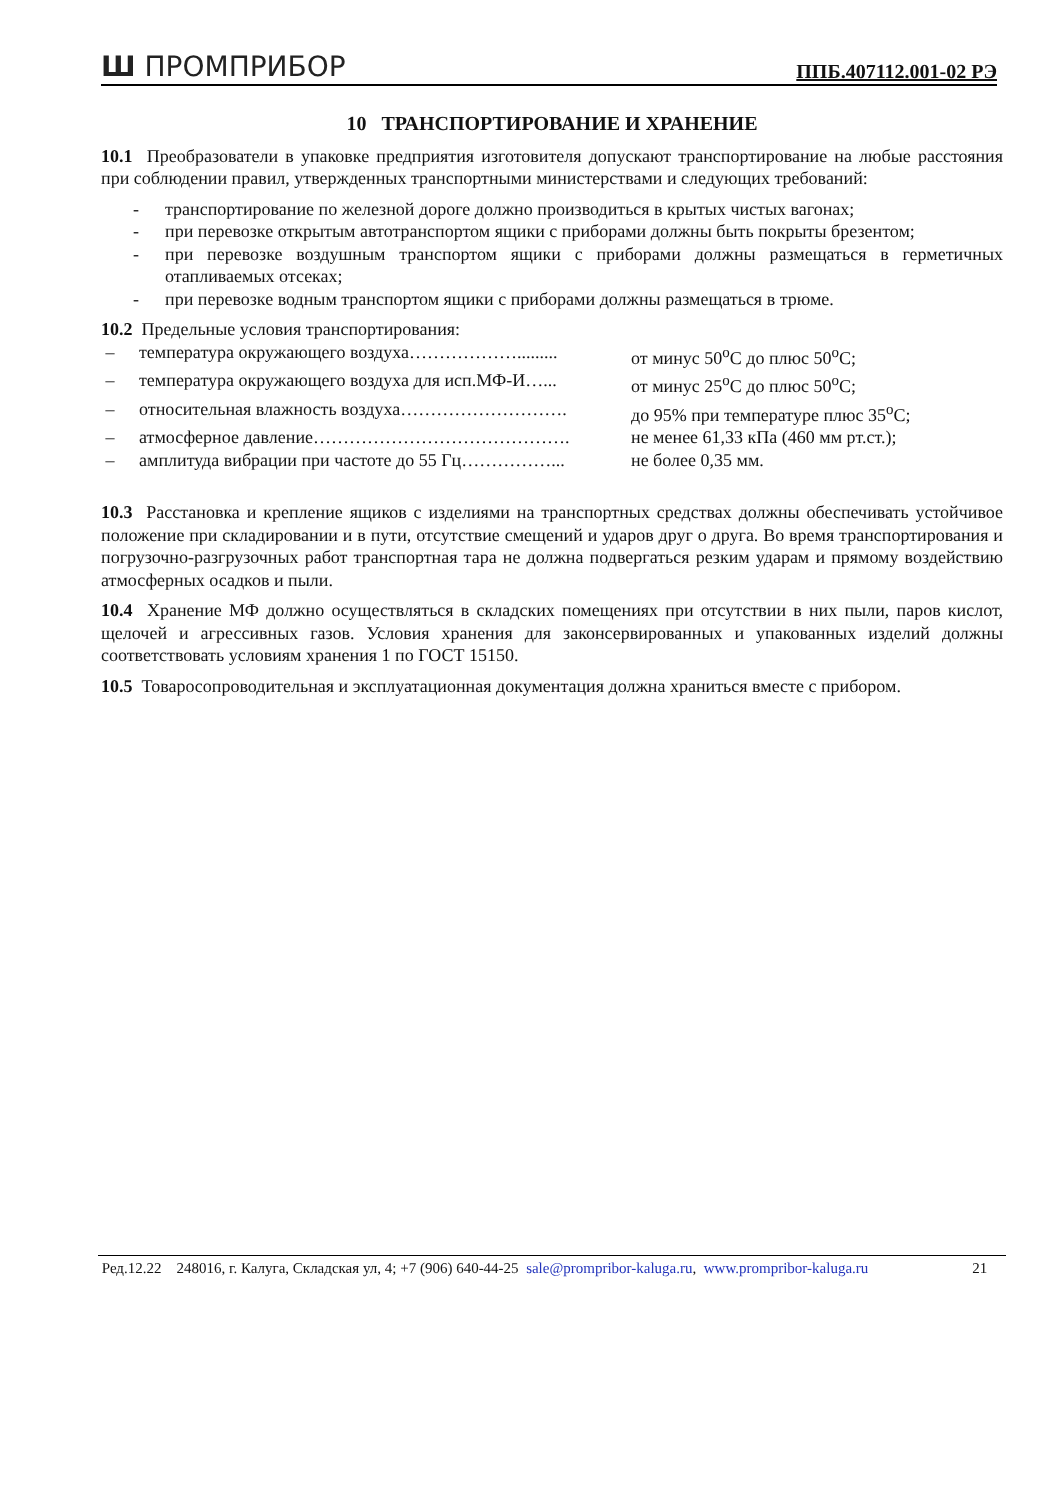Ш ПРОМПРИБОР ППБ.407112.001-02 РЭ
10 ТРАНСПОРТИРОВАНИЕ И ХРАНЕНИЕ
10.1 Преобразователи в упаковке предприятия изготовителя допускают транспортирование на любые расстояния при соблюдении правил, утвержденных транспортными министерствами и следующих требований:
- транспортирование по железной дороге должно производиться в крытых чистых вагонах;
- при перевозке открытым автотранспортом ящики с приборами должны быть покрыты брезентом;
- при перевозке воздушным транспортом ящики с приборами должны размещаться в герметичных отапливаемых отсеках;
- при перевозке водным транспортом ящики с приборами должны размещаться в трюме.
10.2 Предельные условия транспортирования:
| – | температура окружающего воздуха………………......... | от минус 50<sup>о</sup>С до плюс 50<sup>о</sup>С; |
| – | температура окружающего воздуха для исп.МФ-И…... | от минус 25<sup>о</sup>С до плюс 50<sup>о</sup>С; |
| – | относительная влажность воздуха………………………. | до 95% при температуре плюс 35<sup>о</sup>С; |
| – | атмосферное давление……………………………………. | не менее 61,33 кПа (460 мм рт.ст.); |
| – | амплитуда вибрации при частоте до 55 Гц……………... | не более 0,35 мм. |
10.3 Расстановка и крепление ящиков с изделиями на транспортных средствах должны обеспечивать устойчивое положение при складировании и в пути, отсутствие смещений и ударов друг о друга. Во время транспортирования и погрузочно-разгрузочных работ транспортная тара не должна подвергаться резким ударам и прямому воздействию атмосферных осадков и пыли.
10.4 Хранение МФ должно осуществляться в складских помещениях при отсутствии в них пыли, паров кислот, щелочей и агрессивных газов. Условия хранения для законсервированных и упакованных изделий должны соответствовать условиям хранения 1 по ГОСТ 15150.
10.5 Товаросопроводительная и эксплуатационная документация должна храниться вместе с прибором.
Ред.12.22 248016, г. Калуга, Складская ул, 4; +7 (906) 640-44-25 sale@prompribor-kaluga.ru, www.prompribor-kaluga.ru 21